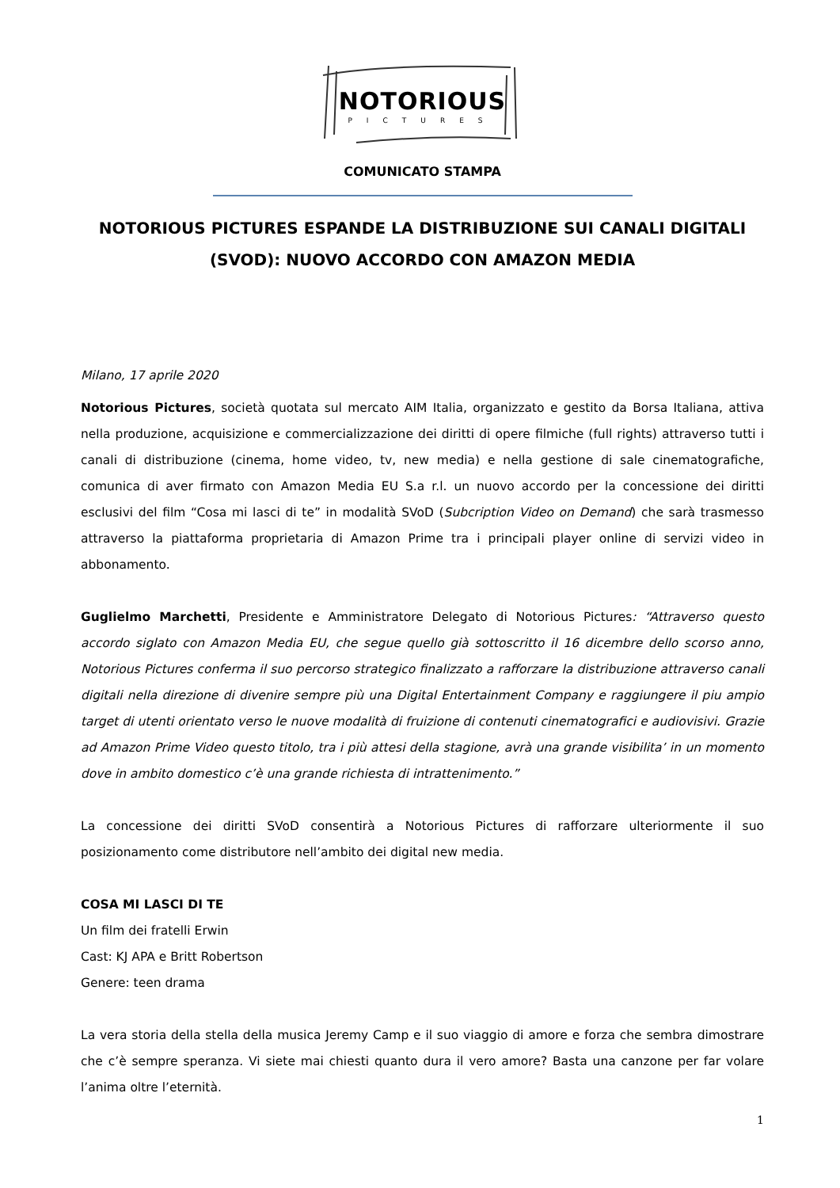NOTORIOUS
PICTURES
COMUNICATO STAMPA
NOTORIOUS PICTURES ESPANDE LA DISTRIBUZIONE SUI CANALI DIGITALI (SVOD): NUOVO ACCORDO CON AMAZON MEDIA
Milano, 17 aprile 2020
Notorious Pictures, società quotata sul mercato AIM Italia, organizzato e gestito da Borsa Italiana, attiva nella produzione, acquisizione e commercializzazione dei diritti di opere filmiche (full rights) attraverso tutti i canali di distribuzione (cinema, home video, tv, new media) e nella gestione di sale cinematografiche, comunica di aver firmato con Amazon Media EU S.a r.l. un nuovo accordo per la concessione dei diritti esclusivi del film “Cosa mi lasci di te” in modalità SVoD (Subcription Video on Demand) che sarà trasmesso attraverso la piattaforma proprietaria di Amazon Prime tra i principali player online di servizi video in abbonamento.
Guglielmo Marchetti, Presidente e Amministratore Delegato di Notorious Pictures: “Attraverso questo accordo siglato con Amazon Media EU, che segue quello già sottoscritto il 16 dicembre dello scorso anno, Notorious Pictures conferma il suo percorso strategico finalizzato a rafforzare la distribuzione attraverso canali digitali nella direzione di divenire sempre più una Digital Entertainment Company e raggiungere il piu ampio target di utenti orientato verso le nuove modalità di fruizione di contenuti cinematografici e audiovisivi. Grazie ad Amazon Prime Video questo titolo, tra i più attesi della stagione, avrà una grande visibilita’ in un momento dove in ambito domestico c’è una grande richiesta di intrattenimento.”
La concessione dei diritti SVoD consentirà a Notorious Pictures di rafforzare ulteriormente il suo posizionamento come distributore nell’ambito dei digital new media.
COSA MI LASCI DI TE
Un film dei fratelli Erwin
Cast: KJ APA e Britt Robertson
Genere: teen drama
La vera storia della stella della musica Jeremy Camp e il suo viaggio di amore e forza che sembra dimostrare che c’è sempre speranza. Vi siete mai chiesti quanto dura il vero amore? Basta una canzone per far volare l’anima oltre l’eternità.
1